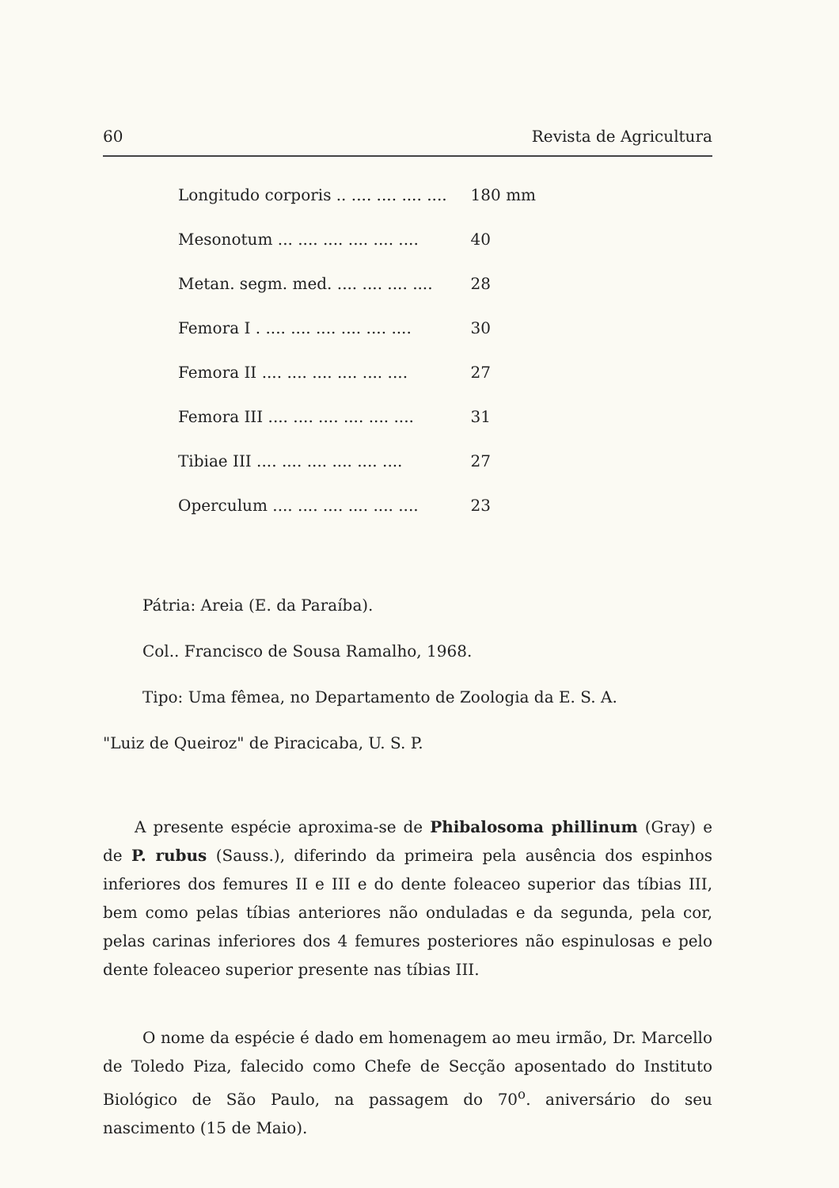60 Revista de Agricultura
| Longitudo corporis .. .... .... .... .... | 180 mm |
| Mesonotum ... .... .... .... .... .... | 40 |
| Metan. segm. med. .... .... .... .... | 28 |
| Femora I . .... .... .... .... .... .... | 30 |
| Femora II .... .... .... .... .... .... | 27 |
| Femora III .... .... .... .... .... .... | 31 |
| Tibiae III .... .... .... .... .... .... | 27 |
| Operculum .... .... .... .... .... .... | 23 |
Pátria: Areia (E. da Paraíba).
Col.. Francisco de Sousa Ramalho, 1968.
Tipo: Uma fêmea, no Departamento de Zoologia da E. S. A.
"Luiz de Queiroz" de Piracicaba, U. S. P.
A presente espécie aproxima-se de Phibalosoma phillinum (Gray) e de P. rubus (Sauss.), diferindo da primeira pela ausência dos espinhos inferiores dos femures II e III e do dente foleaceo superior das tíbias III, bem como pelas tíbias anteriores não onduladas e da segunda, pela cor, pelas carinas inferiores dos 4 femures posteriores não espinulosas e pelo dente foleaceo superior presente nas tíbias III.
O nome da espécie é dado em homenagem ao meu irmão, Dr. Marcello de Toledo Piza, falecido como Chefe de Secção aposentado do Instituto Biológico de São Paulo, na passagem do 70<sup>o</sup>. aniversário do seu nascimento (15 de Maio).